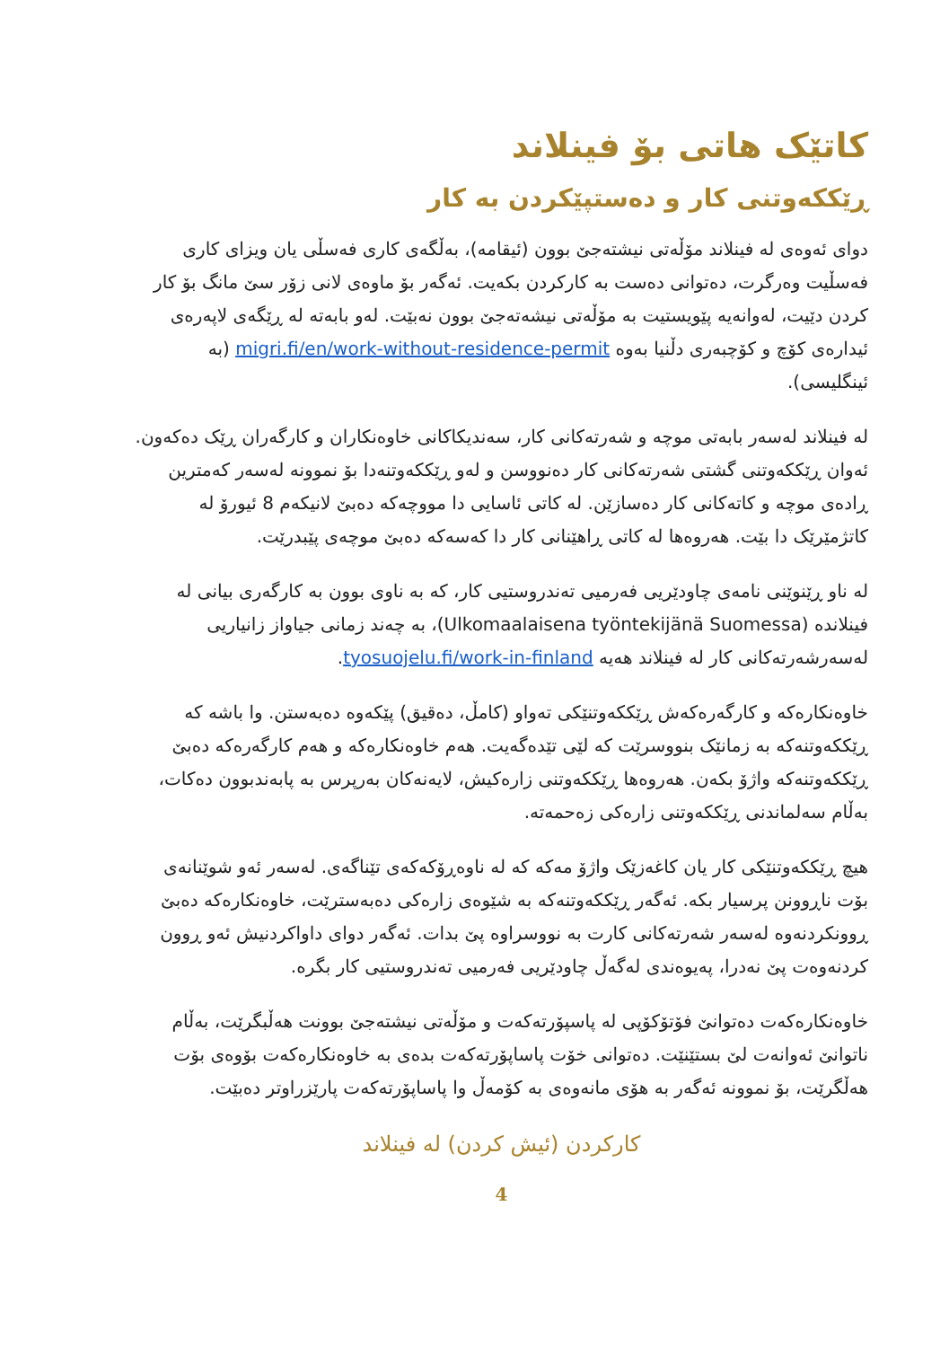کاتێک هاتی بۆ فینلاند
ڕێککەوتنی کار و دەستپێکردن بە کار
دوای ئەوەی لە فینلاند مۆڵەتی نیشتەجێ بوون (ئیقامە)، بەڵگەی کاری فەسڵی یان ویزای کاری فەسڵیت وەرگرت، دەتوانی دەست بە کارکردن بکەیت. ئەگەر بۆ ماوەی لانی زۆر سێ مانگ بۆ کار کردن دێیت، لەوانەیە پێویستیت بە مۆڵەتی نیشەتەجێ بوون نەبێت. لەو بابەتە لە ڕێگەی لاپەرەی ئیدارەی کۆچ و کۆچبەری دڵنیا بەوە migri.fi/en/work-without-residence-permit (بە ئینگلیسی).
لە فینلاند لەسەر بابەتی موچە و شەرتەکانی کار، سەندیکاکانی خاوەنکاران و کارگەران ڕێک دەکەون. ئەوان ڕێککەوتنی گشتی شەرتەکانی کار دەنووسن و لەو ڕێککەوتنەدا بۆ نموونە لەسەر کەمترین ڕادەی موچە و کاتەکانی کار دەسازێن. لە کاتی ئاسایی دا مووچەکە دەبێ لانیکەم 8 ئیورۆ لە کاتژمێرێک دا بێت. هەروەها لە کاتی ڕاهێنانی کار دا کەسەکە دەبێ موچەی پێبدرێت.
لە ناو ڕێنوێنی نامەی چاودێریی فەرمیی تەندروستیی کار، کە بە ناوی بوون بە کارگەری بیانی لە فینلاندە (Ulkomaalaisena työntekijänä Suomessa)، بە چەند زمانی جیاواز زانیاریی لەسەرشەرتەکانی کار لە فینلاند هەیە tyosuojelu.fi/work-in-finland.
خاوەنکارەکە و کارگەرەکەش ڕێککەوتنێکی تەواو (کامڵ، دەقیق) پێکەوە دەبەستن. وا باشە کە ڕێککەوتنەکە بە زمانێک بنووسرێت کە لێی تێدەگەیت. هەم خاوەنکارەکە و هەم کارگەرەکە دەبێ ڕێککەوتنەکە واژۆ بکەن. هەروەها ڕێککەوتنی زارەکیش، لایەنەکان بەرپرس بە پابەندبوون دەکات، بەڵام سەلماندنی ڕێککەوتنی زارەکی زەحمەتە.
هیچ ڕێککەوتنێکی کار یان کاغەزێک واژۆ مەکە کە لە ناوەڕۆکەکەی تێناگەی. لەسەر ئەو شوێنانەی بۆت ناڕوونن پرسیار بکە. ئەگەر ڕێککەوتنەکە بە شێوەی زارەکی دەبەسترێت، خاوەنکارەکە دەبێ ڕوونکردنەوە لەسەر شەرتەکانی کارت بە نووسراوە پێ بدات. ئەگەر دوای داواکردنیش ئەو ڕوون کردنەوەت پێ نەدرا، پەیوەندی لەگەڵ چاودێریی فەرمیی تەندروستیی کار بگرە.
خاوەنکارەکەت دەتوانێ فۆتۆکۆپی لە پاسپۆرتەکەت و مۆڵەتی نیشتەجێ بوونت هەڵبگرێت، بەڵام ناتوانێ ئەوانەت لێ بستێنێت. دەتوانی خۆت پاساپۆرتەکەت بدەی بە خاوەنکارەکەت بۆوەی بۆت هەڵگرێت، بۆ نموونە ئەگەر بە هۆی مانەوەی بە کۆمەڵ وا پاساپۆرتەکەت پارێزراوتر دەبێت.
کارکردن (ئیش کردن) لە فینلاند
4